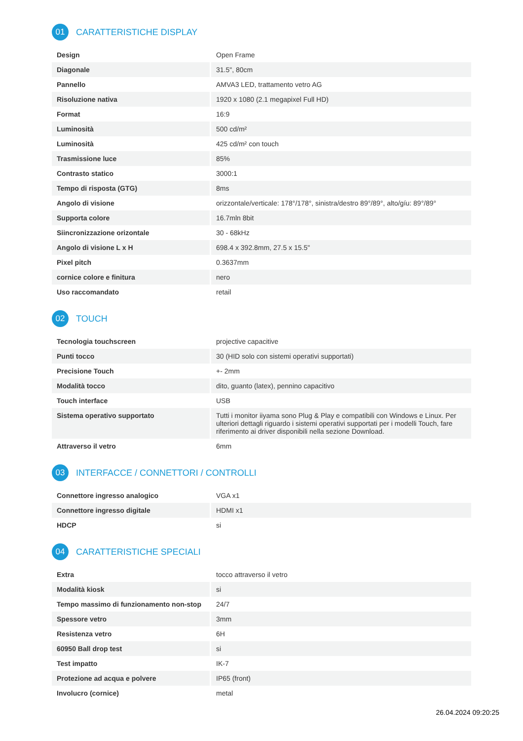01
CARATTERISTICHE DISPLAY
| Design | Open Frame |
| Diagonale | 31.5", 80cm |
| Pannello | AMVA3 LED, trattamento vetro AG |
| Risoluzione nativa | 1920 x 1080 (2.1 megapixel Full HD) |
| Format | 16:9 |
| Luminosità | 500 cd/m² |
| Luminosità | 425 cd/m² con touch |
| Trasmissione luce | 85% |
| Contrasto statico | 3000:1 |
| Tempo di risposta (GTG) | 8ms |
| Angolo di visione | orizzontale/verticale: 178°/178°, sinistra/destro 89°/89°, alto/gíu: 89°/89° |
| Supporta colore | 16.7mln 8bit |
| Siincronizzazione orizontale | 30 - 68kHz |
| Angolo di visione L x H | 698.4 x 392.8mm, 27.5 x 15.5" |
| Pixel pitch | 0.3637mm |
| cornice colore e finitura | nero |
| Uso raccomandato | retail |
02
TOUCH
| Tecnologia touchscreen | projective capacitive |
| Punti tocco | 30 (HID solo con sistemi operativi supportati) |
| Precisione Touch | +- 2mm |
| Modalità tocco | dito, guanto (latex), pennino capacitivo |
| Touch interface | USB |
| Sistema operativo supportato | Tutti i monitor iiyama sono Plug & Play e compatibili con Windows e Linux. Per ulteriori dettagli riguardo i sistemi operativi supportati per i modelli Touch, fare riferimento ai driver disponibili nella sezione Download. |
| Attraverso il vetro | 6mm |
03
INTERFACCE / CONNETTORI / CONTROLLI
| Connettore ingresso analogico | VGA x1 |
| Connettore ingresso digitale | HDMI x1 |
| HDCP | si |
04
CARATTERISTICHE SPECIALI
| Extra | tocco attraverso il vetro |
| Modalità kiosk | si |
| Tempo massimo di funzionamento non-stop | 24/7 |
| Spessore vetro | 3mm |
| Resistenza vetro | 6H |
| 60950 Ball drop test | si |
| Test impatto | IK-7 |
| Protezione ad acqua e polvere | IP65 (front) |
| Involucro (cornice) | metal |
26.04.2024 09:20:25